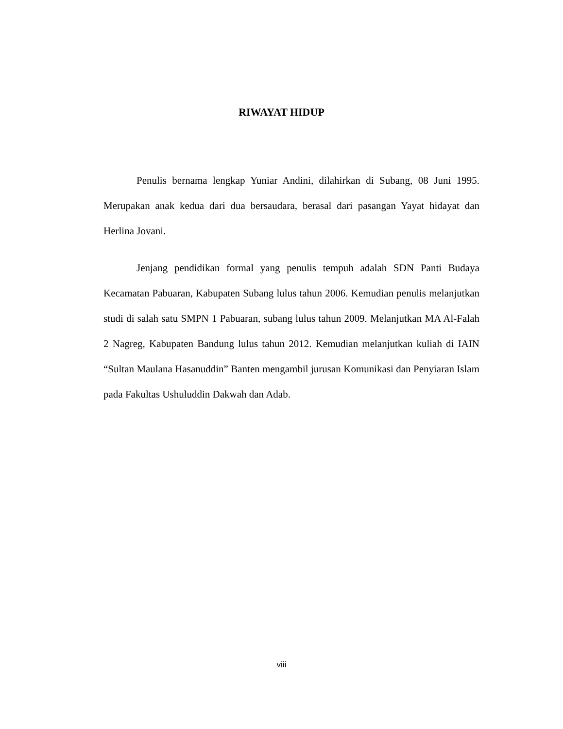RIWAYAT HIDUP
Penulis bernama lengkap Yuniar Andini, dilahirkan di Subang, 08 Juni 1995. Merupakan anak kedua dari dua bersaudara, berasal dari pasangan Yayat hidayat dan Herlina Jovani.
Jenjang pendidikan formal yang penulis tempuh adalah SDN Panti Budaya Kecamatan Pabuaran, Kabupaten Subang lulus tahun 2006. Kemudian penulis melanjutkan studi di salah satu SMPN 1 Pabuaran, subang lulus tahun 2009. Melanjutkan MA Al-Falah 2 Nagreg, Kabupaten Bandung lulus tahun 2012. Kemudian melanjutkan kuliah di IAIN “Sultan Maulana Hasanuddin” Banten mengambil jurusan Komunikasi dan Penyiaran Islam pada Fakultas Ushuluddin Dakwah dan Adab.
viii